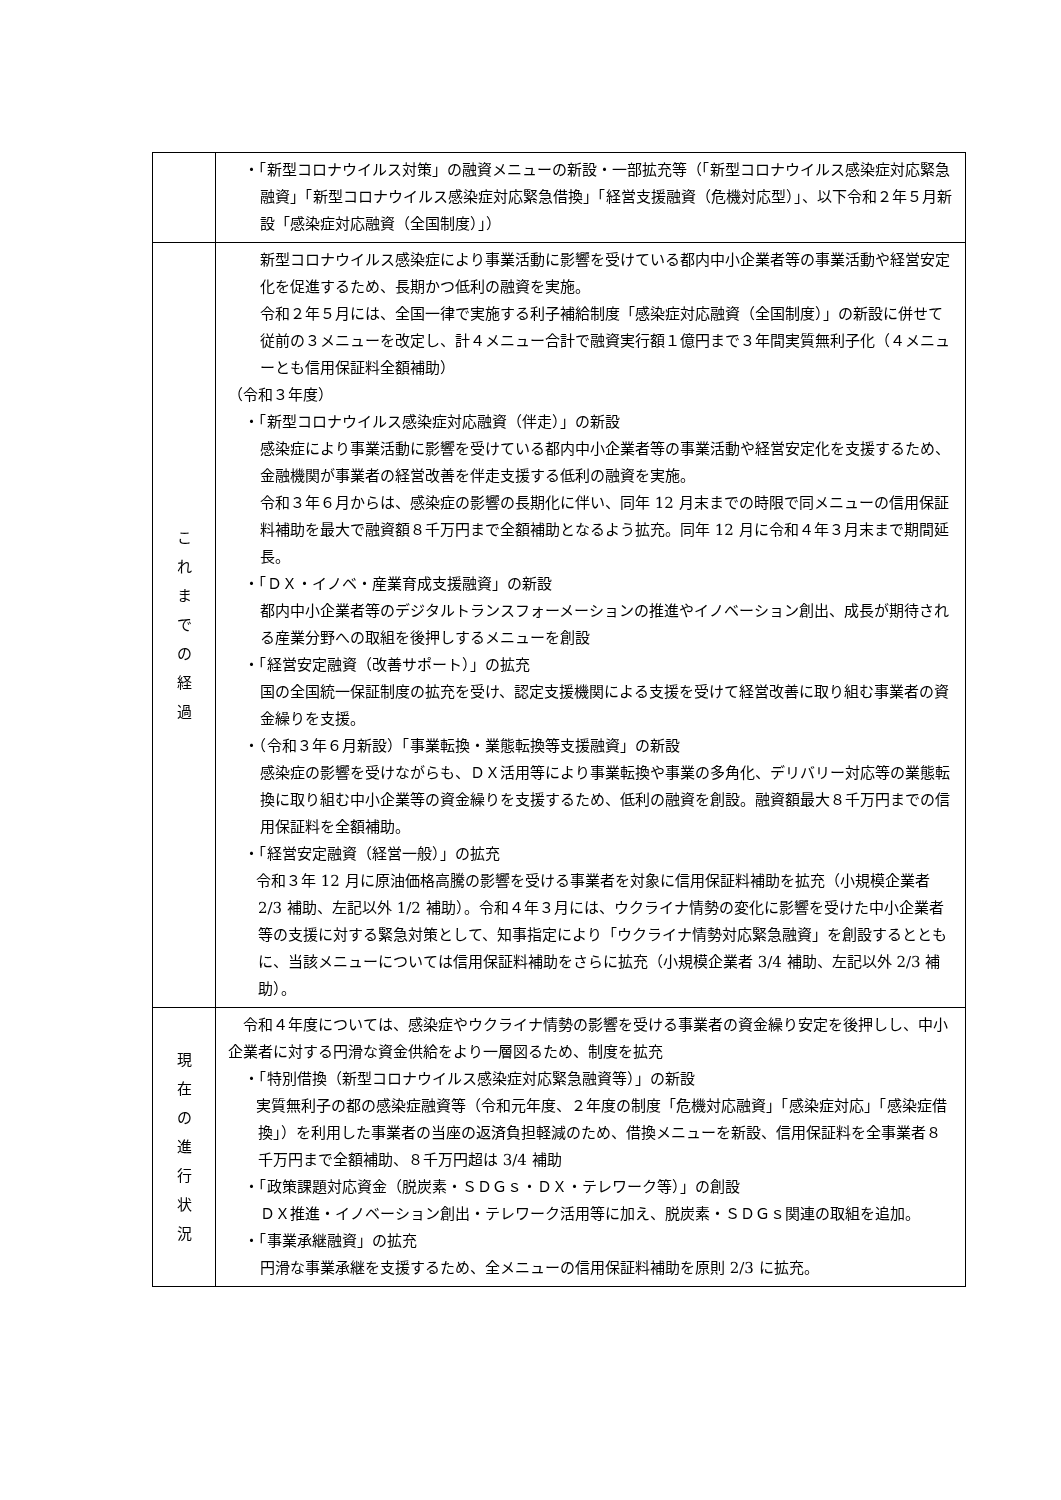| | ・「新型コロナウイルス対策」の融資メニューの新設・一部拡充等（「新型コロナウイルス感染症対応緊急融資」「新型コロナウイルス感染症対応緊急借換」「経営支援融資（危機対応型）」、以下令和２年５月新設「感染症対応融資（全国制度）」） |
| こ れ ま で の 経 過 | 新型コロナウイルス感染症により事業活動に影響を受けている都内中小企業者等の事業活動や経営安定化を促進するため、長期かつ低利の融資を実施。 令和２年５月には、全国一律で実施する利子補給制度「感染症対応融資（全国制度）」の新設に併せて従前の３メニューを改定し、計４メニュー合計で融資実行額１億円まで３年間実質無利子化（４メニューとも信用保証料全額補助） （令和３年度） ・「新型コロナウイルス感染症対応融資（伴走）」の新設 感染症により事業活動に影響を受けている都内中小企業者等の事業活動や経営安定化を支援するため、金融機関が事業者の経営改善を伴走支援する低利の融資を実施。 令和３年６月からは、感染症の影響の長期化に伴い、同年 12 月末までの時限で同メニューの信用保証料補助を最大で融資額８千万円まで全額補助となるよう拡充。同年 12 月に令和４年３月末まで期間延長。 ・「ＤＸ・イノベ・産業育成支援融資」の新設 都内中小企業者等のデジタルトランスフォーメーションの推進やイノベーション創出、成長が期待される産業分野への取組を後押しするメニューを創設 ・「経営安定融資（改善サポート）」の拡充 国の全国統一保証制度の拡充を受け、認定支援機関による支援を受けて経営改善に取り組む事業者の資金繰りを支援。 ・（令和３年６月新設）「事業転換・業態転換等支援融資」の新設 感染症の影響を受けながらも、ＤＸ活用等により事業転換や事業の多角化、デリバリー対応等の業態転換に取り組む中小企業等の資金繰りを支援するため、低利の融資を創設。融資額最大８千万円までの信用保証料を全額補助。 ・「経営安定融資（経営一般）」の拡充 令和３年 12 月に原油価格高騰の影響を受ける事業者を対象に信用保証料補助を拡充（小規模企業者 2/3 補助、左記以外 1/2 補助）。令和４年３月には、ウクライナ情勢の変化に影響を受けた中小企業者等の支援に対する緊急対策として、知事指定により「ウクライナ情勢対応緊急融資」を創設するとともに、当該メニューについては信用保証料補助をさらに拡充（小規模企業者 3/4 補助、左記以外 2/3 補助）。 |
| 現 在 の 進 行 状 況 | 令和４年度については、感染症やウクライナ情勢の影響を受ける事業者の資金繰り安定を後押しし、中小企業者に対する円滑な資金供給をより一層図るため、制度を拡充 ・「特別借換（新型コロナウイルス感染症対応緊急融資等）」の新設 実質無利子の都の感染症融資等（令和元年度、２年度の制度「危機対応融資」「感染症対応」「感染症借換」）を利用した事業者の当座の返済負担軽減のため、借換メニューを新設、信用保証料を全事業者８千万円まで全額補助、８千万円超は 3/4 補助 ・「政策課題対応資金（脱炭素・ＳＤＧｓ・ＤＸ・テレワーク等）」の創設 ＤＸ推進・イノベーション創出・テレワーク活用等に加え、脱炭素・ＳＤＧｓ関連の取組を追加。 ・「事業承継融資」の拡充 円滑な事業承継を支援するため、全メニューの信用保証料補助を原則 2/3 に拡充。 |